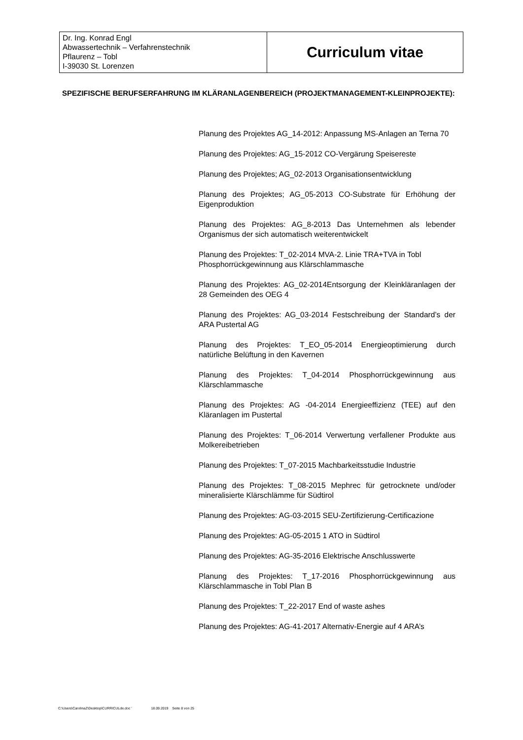Dr. Ing. Konrad Engl
Abwassertechnik – Verfahrenstechnik
Pflaurenz – Tobl
I-39030 St. Lorenzen
Curriculum vitae
SPEZIFISCHE BERUFSERFAHRUNG IM KLÄRANLAGENBEREICH (PROJEKTMANAGEMENT-KLEINPROJEKTE):
Planung des Projektes AG_14-2012: Anpassung MS-Anlagen an Terna 70
Planung des Projektes: AG_15-2012 CO-Vergärung Speisereste
Planung des Projektes; AG_02-2013 Organisationsentwicklung
Planung des Projektes; AG_05-2013 CO-Substrate für Erhöhung der Eigenproduktion
Planung des Projektes: AG_8-2013 Das Unternehmen als lebender Organismus der sich automatisch weiterentwickelt
Planung des Projektes: T_02-2014 MVA-2. Linie TRA+TVA in Tobl
Phosphorrückgewinnung aus Klärschlammasche
Planung des Projektes: AG_02-2014Entsorgung der Kleinkläranlagen der 28 Gemeinden des OEG 4
Planung des Projektes: AG_03-2014 Festschreibung der Standard’s der ARA Pustertal AG
Planung des Projektes: T_EO_05-2014 Energieoptimierung durch natürliche Belüftung in den Kavernen
Planung des Projektes: T_04-2014 Phosphorrückgewinnung aus Klärschlammasche
Planung des Projektes: AG -04-2014 Energieeffizienz (TEE) auf den Kläranlagen im Pustertal
Planung des Projektes: T_06-2014 Verwertung verfallener Produkte aus Molkereibetrieben
Planung des Projektes: T_07-2015 Machbarkeitsstudie Industrie
Planung des Projektes: T_08-2015 Mephrec für getrocknete und/oder mineralisierte Klärschlämme für Südtirol
Planung des Projektes: AG-03-2015 SEU-Zertifizierung-Certificazione
Planung des Projektes: AG-05-2015 1 ATO in Südtirol
Planung des Projektes: AG-35-2016 Elektrische Anschlusswerte
Planung des Projektes: T_17-2016 Phosphorrückgewinnung aus Klärschlammasche in Tobl Plan B
Planung des Projektes: T_22-2017 End of waste ashes
Planung des Projektes: AG-41-2017 Alternativ-Energie auf 4 ARA’s
C:\Users\CarolinaZ\Desktop\CURRICULde.doc ' 18.09.2019 Seite 8 von 25